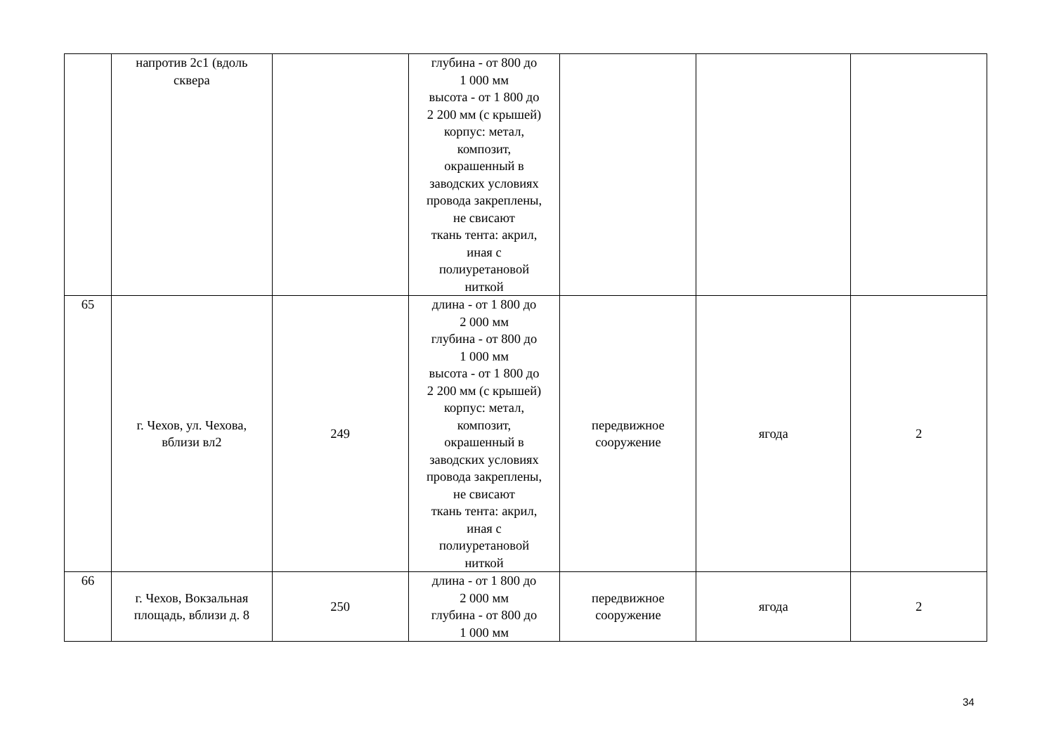| | напротив 2с1 (вдоль сквера | | глубина - от 800 до 1 000 мм высота - от 1 800 до 2 200 мм (с крышей) корпус: метал, композит, окрашенный в заводских условиях провода закреплены, не свисают ткань тента: акрил, иная с полиуретановой ниткой | | | |
| 65 | г. Чехов, ул. Чехова, вблизи вл2 | 249 | длина - от 1 800 до 2 000 мм глубина - от 800 до 1 000 мм высота - от 1 800 до 2 200 мм (с крышей) корпус: метал, композит, окрашенный в заводских условиях провода закреплены, не свисают ткань тента: акрил, иная с полиуретановой ниткой | передвижное сооружение | ягода | 2 |
| 66 | г. Чехов, Вокзальная площадь, вблизи д. 8 | 250 | длина - от 1 800 до 2 000 мм глубина - от 800 до 1 000 мм | передвижное сооружение | ягода | 2 |
34